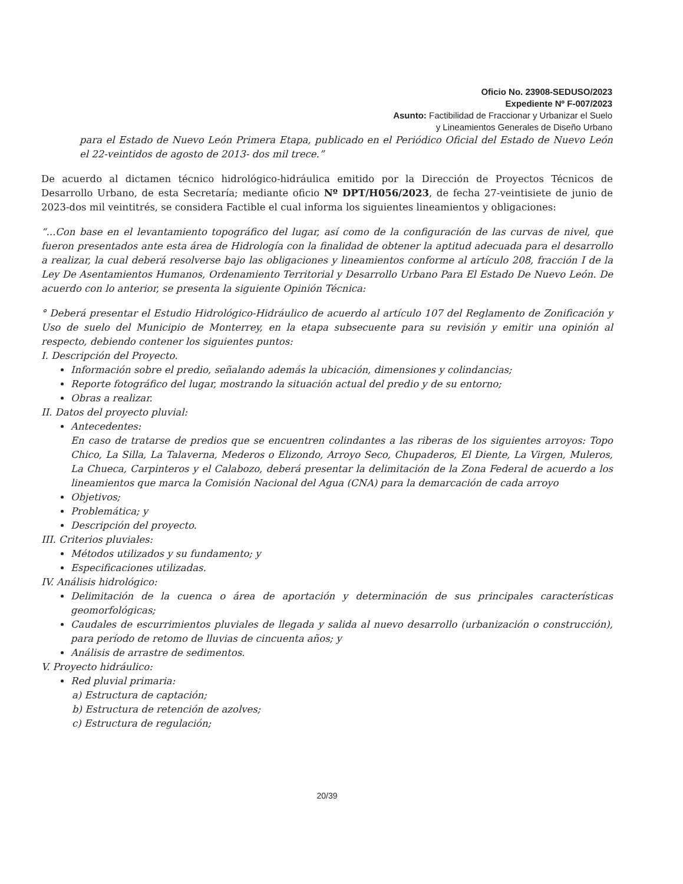Oficio No. 23908-SEDUSO/2023
Expediente Nº F-007/2023
Asunto: Factibilidad de Fraccionar y Urbanizar el Suelo
y Lineamientos Generales de Diseño Urbano
para el Estado de Nuevo León Primera Etapa, publicado en el Periódico Oficial del Estado de Nuevo León el 22-veintidos de agosto de 2013- dos mil trece.”
De acuerdo al dictamen técnico hidrológico-hidráulica emitido por la Dirección de Proyectos Técnicos de Desarrollo Urbano, de esta Secretaría; mediante oficio Nº DPT/H056/2023, de fecha 27-veintisiete de junio de 2023-dos mil veintitrés, se considera Factible el cual informa los siguientes lineamientos y obligaciones:
“...Con base en el levantamiento topográfico del lugar, así como de la configuración de las curvas de nivel, que fueron presentados ante esta área de Hidrología con la finalidad de obtener la aptitud adecuada para el desarrollo a realizar, la cual deberá resolverse bajo las obligaciones y lineamientos conforme al artículo 208, fracción I de la Ley De Asentamientos Humanos, Ordenamiento Territorial y Desarrollo Urbano Para El Estado De Nuevo León. De acuerdo con lo anterior, se presenta la siguiente Opinión Técnica:
° Deberá presentar el Estudio Hidrológico-Hidráulico de acuerdo al artículo 107 del Reglamento de Zonificación y Uso de suelo del Municipio de Monterrey, en la etapa subsecuente para su revisión y emitir una opinión al respecto, debiendo contener los siguientes puntos:
I. Descripción del Proyecto.
Información sobre el predio, señalando además la ubicación, dimensiones y colindancias;
Reporte fotográfico del lugar, mostrando la situación actual del predio y de su entorno;
Obras a realizar.
II. Datos del proyecto pluvial:
Antecedentes:
En caso de tratarse de predios que se encuentren colindantes a las riberas de los siguientes arroyos: Topo Chico, La Silla, La Talaverna, Mederos o Elizondo, Arroyo Seco, Chupaderos, El Diente, La Virgen, Muleros, La Chueca, Carpinteros y el Calabozo, deberá presentar la delimitación de la Zona Federal de acuerdo a los lineamientos que marca la Comisión Nacional del Agua (CNA) para la demarcación de cada arroyo
Objetivos;
Problemática; y
Descripción del proyecto.
III. Criterios pluviales:
Métodos utilizados y su fundamento; y
Especificaciones utilizadas.
IV. Análisis hidrológico:
Delimitación de la cuenca o área de aportación y determinación de sus principales características geomorfológicas;
Caudales de escurrimientos pluviales de llegada y salida al nuevo desarrollo (urbanización o construcción), para período de retomo de lluvias de cincuenta años; y
Análisis de arrastre de sedimentos.
V. Proyecto hidráulico:
Red pluvial primaria:
a) Estructura de captación;
b) Estructura de retención de azolves;
c) Estructura de regulación;
20/39